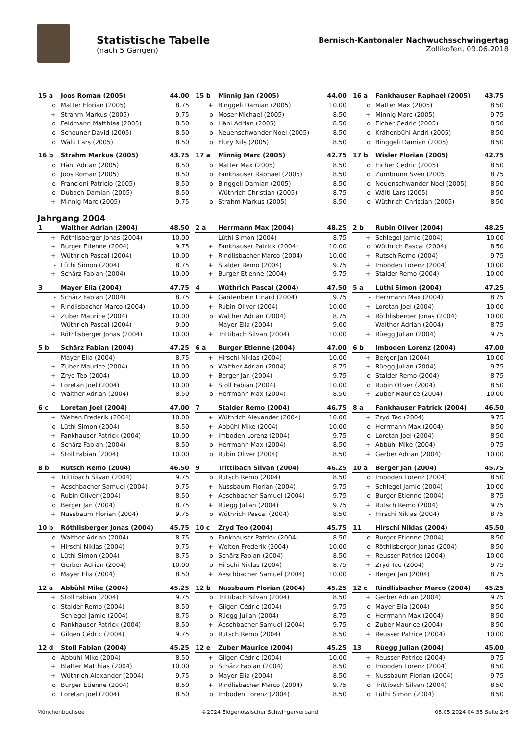Statistische Tabelle
(nach 5 Gängen)
Bernisch-Kantonaler Nachwuchsschwingertag
Zollikofen, 09.06.2018
| 15 a | Joos Roman (2005) | 44.00 |
| --- | --- | --- |
| o | Matter Florian (2005) | 8.75 |
| + | Strahm Markus (2005) | 9.75 |
| o | Feldmann Matthias (2005) | 8.50 |
| o | Scheuner David (2005) | 8.50 |
| o | Wälti Lars (2005) | 8.50 |
| 15 b | Minnig Jan (2005) | 44.00 |
| --- | --- | --- |
| + | Binggeli Damian (2005) | 10.00 |
| o | Moser Michael (2005) | 8.50 |
| o | Häni Adrian (2005) | 8.50 |
| o | Neuenschwander Noel (2005) | 8.50 |
| o | Flury Nils (2005) | 8.50 |
| 16 a | Fankhauser Raphael (2005) | 43.75 |
| --- | --- | --- |
| o | Matter Max (2005) | 8.50 |
| + | Minnig Marc (2005) | 9.75 |
| o | Eicher Cedric (2005) | 8.50 |
| o | Krähenbühl Andri (2005) | 8.50 |
| o | Binggeli Damian (2005) | 8.50 |
| 16 b | Strahm Markus (2005) | 43.75 |
| --- | --- | --- |
| o | Häni Adrian (2005) | 8.50 |
| o | Joos Roman (2005) | 8.50 |
| o | Francioni Patricio (2005) | 8.50 |
| o | Dubach Damian (2005) | 8.50 |
| + | Minnig Marc (2005) | 9.75 |
| 17 a | Minnig Marc (2005) | 42.75 |
| --- | --- | --- |
| o | Matter Max (2005) | 8.50 |
| o | Fankhauser Raphael (2005) | 8.50 |
| o | Binggeli Damian (2005) | 8.50 |
| - | Wüthrich Christian (2005) | 8.75 |
| o | Strahm Markus (2005) | 8.50 |
| 17 b | Wisler Florian (2005) | 42.75 |
| --- | --- | --- |
| o | Eicher Cedric (2005) | 8.50 |
| o | Zumbrunn Sven (2005) | 8.75 |
| o | Neuenschwander Noel (2005) | 8.50 |
| o | Wälti Lars (2005) | 8.50 |
| o | Wüthrich Christian (2005) | 8.50 |
Jahrgang 2004
| 1 | Walther Adrian (2004) | 48.50 |
| --- | --- | --- |
| + | Röthlisberger Jonas (2004) | 10.00 |
| + | Burger Etienne (2004) | 9.75 |
| + | Wüthrich Pascal (2004) | 10.00 |
| - | Lüthi Simon (2004) | 8.75 |
| + | Schärz Fabian (2004) | 10.00 |
| 2 a | Herrmann Max (2004) | 48.25 |
| --- | --- | --- |
| - | Lüthi Simon (2004) | 8.75 |
| + | Fankhauser Patrick (2004) | 10.00 |
| + | Rindlisbacher Marco (2004) | 10.00 |
| + | Stalder Remo (2004) | 9.75 |
| + | Burger Etienne (2004) | 9.75 |
| 2 b | Rubin Oliver (2004) | 48.25 |
| --- | --- | --- |
| + | Schlegel Jamie (2004) | 10.00 |
| o | Wüthrich Pascal (2004) | 8.50 |
| + | Rutsch Remo (2004) | 9.75 |
| + | Imboden Lorenz (2004) | 10.00 |
| + | Stalder Remo (2004) | 10.00 |
| 3 | Mayer Elia (2004) | 47.75 |
| --- | --- | --- |
| - | Schärz Fabian (2004) | 8.75 |
| + | Rindlisbacher Marco (2004) | 10.00 |
| + | Zuber Maurice (2004) | 10.00 |
| - | Wüthrich Pascal (2004) | 9.00 |
| + | Röthlisberger Jonas (2004) | 10.00 |
| 4 | Wüthrich Pascal (2004) | 47.50 |
| --- | --- | --- |
| + | Gantenbein Linard (2004) | 9.75 |
| + | Rubin Oliver (2004) | 10.00 |
| o | Walther Adrian (2004) | 8.75 |
| - | Mayer Elia (2004) | 9.00 |
| + | Trittibach Silvan (2004) | 10.00 |
| 5 a | Lüthi Simon (2004) | 47.25 |
| --- | --- | --- |
| - | Herrmann Max (2004) | 8.75 |
| + | Loretan Joel (2004) | 10.00 |
| + | Röthlisberger Jonas (2004) | 10.00 |
| - | Walther Adrian (2004) | 8.75 |
| + | Rüegg Julian (2004) | 9.75 |
| 5 b | Schärz Fabian (2004) | 47.25 |
| --- | --- | --- |
| - | Mayer Elia (2004) | 8.75 |
| + | Zuber Maurice (2004) | 10.00 |
| + | Zryd Teo (2004) | 10.00 |
| + | Loretan Joel (2004) | 10.00 |
| o | Walther Adrian (2004) | 8.50 |
| 6 a | Burger Etienne (2004) | 47.00 |
| --- | --- | --- |
| + | Hirschi Niklas (2004) | 10.00 |
| o | Walther Adrian (2004) | 8.75 |
| + | Berger Jan (2004) | 9.75 |
| + | Stoll Fabian (2004) | 10.00 |
| o | Herrmann Max (2004) | 8.50 |
| 6 b | Imboden Lorenz (2004) | 47.00 |
| --- | --- | --- |
| + | Berger Jan (2004) | 10.00 |
| + | Rüegg Julian (2004) | 9.75 |
| o | Stalder Remo (2004) | 8.75 |
| o | Rubin Oliver (2004) | 8.50 |
| + | Zuber Maurice (2004) | 10.00 |
| 6 c | Loretan Joel (2004) | 47.00 |
| --- | --- | --- |
| + | Welten Frederik (2004) | 10.00 |
| o | Lüthi Simon (2004) | 8.50 |
| + | Fankhauser Patrick (2004) | 10.00 |
| o | Schärz Fabian (2004) | 8.50 |
| + | Stoll Fabian (2004) | 10.00 |
| 7 | Stalder Remo (2004) | 46.75 |
| --- | --- | --- |
| + | Wüthrich Alexander (2004) | 10.00 |
| + | Abbühl Mike (2004) | 10.00 |
| + | Imboden Lorenz (2004) | 9.75 |
| o | Herrmann Max (2004) | 8.50 |
| o | Rubin Oliver (2004) | 8.50 |
| 8 a | Fankhauser Patrick (2004) | 46.50 |
| --- | --- | --- |
| + | Zryd Teo (2004) | 9.75 |
| o | Herrmann Max (2004) | 8.50 |
| o | Loretan Joel (2004) | 8.50 |
| + | Abbühl Mike (2004) | 9.75 |
| + | Gerber Adrian (2004) | 10.00 |
| 8 b | Rutsch Remo (2004) | 46.50 |
| --- | --- | --- |
| + | Trittibach Silvan (2004) | 9.75 |
| + | Aeschbacher Samuel (2004) | 9.75 |
| o | Rubin Oliver (2004) | 8.50 |
| o | Berger Jan (2004) | 8.75 |
| + | Nussbaum Florian (2004) | 9.75 |
| 9 | Trittibach Silvan (2004) | 46.25 |
| --- | --- | --- |
| o | Rutsch Remo (2004) | 8.50 |
| + | Nussbaum Florian (2004) | 9.75 |
| + | Aeschbacher Samuel (2004) | 9.75 |
| + | Rüegg Julian (2004) | 9.75 |
| o | Wüthrich Pascal (2004) | 8.50 |
| 10 a | Berger Jan (2004) | 45.75 |
| --- | --- | --- |
| o | Imboden Lorenz (2004) | 8.50 |
| + | Schlegel Jamie (2004) | 10.00 |
| o | Burger Etienne (2004) | 8.75 |
| + | Rutsch Remo (2004) | 9.75 |
| - | Hirschi Niklas (2004) | 8.75 |
| 10 b | Röthlisberger Jonas (2004) | 45.75 |
| --- | --- | --- |
| o | Walther Adrian (2004) | 8.75 |
| + | Hirschi Niklas (2004) | 9.75 |
| o | Lüthi Simon (2004) | 8.75 |
| + | Gerber Adrian (2004) | 10.00 |
| o | Mayer Elia (2004) | 8.50 |
| 10 c | Zryd Teo (2004) | 45.75 |
| --- | --- | --- |
| o | Fankhauser Patrick (2004) | 8.50 |
| + | Welten Frederik (2004) | 10.00 |
| o | Schärz Fabian (2004) | 8.50 |
| o | Hirschi Niklas (2004) | 8.75 |
| + | Aeschbacher Samuel (2004) | 10.00 |
| 11 | Hirschi Niklas (2004) | 45.50 |
| --- | --- | --- |
| o | Burger Etienne (2004) | 8.50 |
| o | Röthlisberger Jonas (2004) | 8.50 |
| + | Reusser Patrice (2004) | 10.00 |
| + | Zryd Teo (2004) | 9.75 |
| - | Berger Jan (2004) | 8.75 |
| 12 a | Abbühl Mike (2004) | 45.25 |
| --- | --- | --- |
| + | Stoll Fabian (2004) | 9.75 |
| o | Stalder Remo (2004) | 8.50 |
| - | Schlegel Jamie (2004) | 8.75 |
| o | Fankhauser Patrick (2004) | 8.50 |
| + | Gilgen Cédric (2004) | 9.75 |
| 12 b | Nussbaum Florian (2004) | 45.25 |
| --- | --- | --- |
| o | Trittibach Silvan (2004) | 8.50 |
| + | Gilgen Cédric (2004) | 9.75 |
| o | Rüegg Julian (2004) | 8.75 |
| + | Aeschbacher Samuel (2004) | 9.75 |
| o | Rutsch Remo (2004) | 8.50 |
| 12 c | Rindlisbacher Marco (2004) | 45.25 |
| --- | --- | --- |
| + | Gerber Adrian (2004) | 9.75 |
| o | Mayer Elia (2004) | 8.50 |
| o | Herrmann Max (2004) | 8.50 |
| o | Zuber Maurice (2004) | 8.50 |
| + | Reusser Patrice (2004) | 10.00 |
| 12 d | Stoll Fabian (2004) | 45.25 |
| --- | --- | --- |
| o | Abbühl Mike (2004) | 8.50 |
| + | Blatter Matthias (2004) | 10.00 |
| + | Wüthrich Alexander (2004) | 9.75 |
| o | Burger Etienne (2004) | 8.50 |
| o | Loretan Joel (2004) | 8.50 |
| 12 e | Zuber Maurice (2004) | 45.25 |
| --- | --- | --- |
| + | Gilgen Cédric (2004) | 10.00 |
| o | Schärz Fabian (2004) | 8.50 |
| o | Mayer Elia (2004) | 8.50 |
| + | Rindlisbacher Marco (2004) | 9.75 |
| o | Imboden Lorenz (2004) | 8.50 |
| 13 | Rüegg Julian (2004) | 45.00 |
| --- | --- | --- |
| + | Reusser Patrice (2004) | 9.75 |
| o | Imboden Lorenz (2004) | 8.50 |
| + | Nussbaum Florian (2004) | 9.75 |
| o | Trittibach Silvan (2004) | 8.50 |
| o | Lüthi Simon (2004) | 8.50 |
Münchenbuchsee ©2024 Eidgenössischer Schwingerverband 08.05.2024 04:35 Seite 2/6